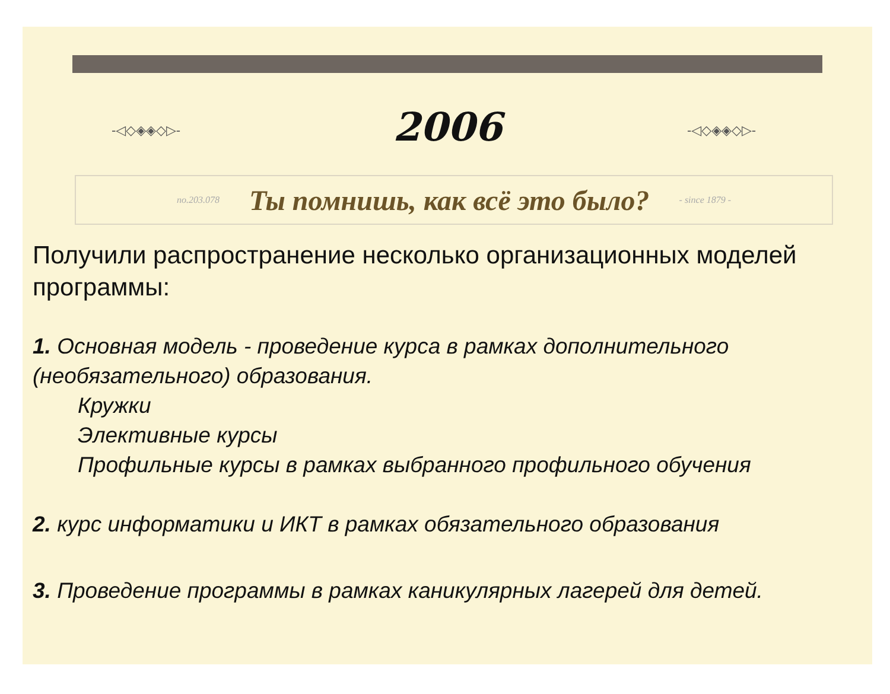-◁◇◈◈◇▷- -◁◇◈◈◇▷-
2006
no.203.078 Ты помнишь, как всё это было? - since 1879 -
Получили распространение несколько организационных моделей программы:
1. Основная модель - проведение курса в рамках дополнительного (необязательного) образования.
Кружки
Элективные курсы
Профильные курсы в рамках выбранного профильного обучения
2. курс информатики и ИКТ в рамках обязательного образования
3. Проведение программы в рамках каникулярных лагерей для детей.